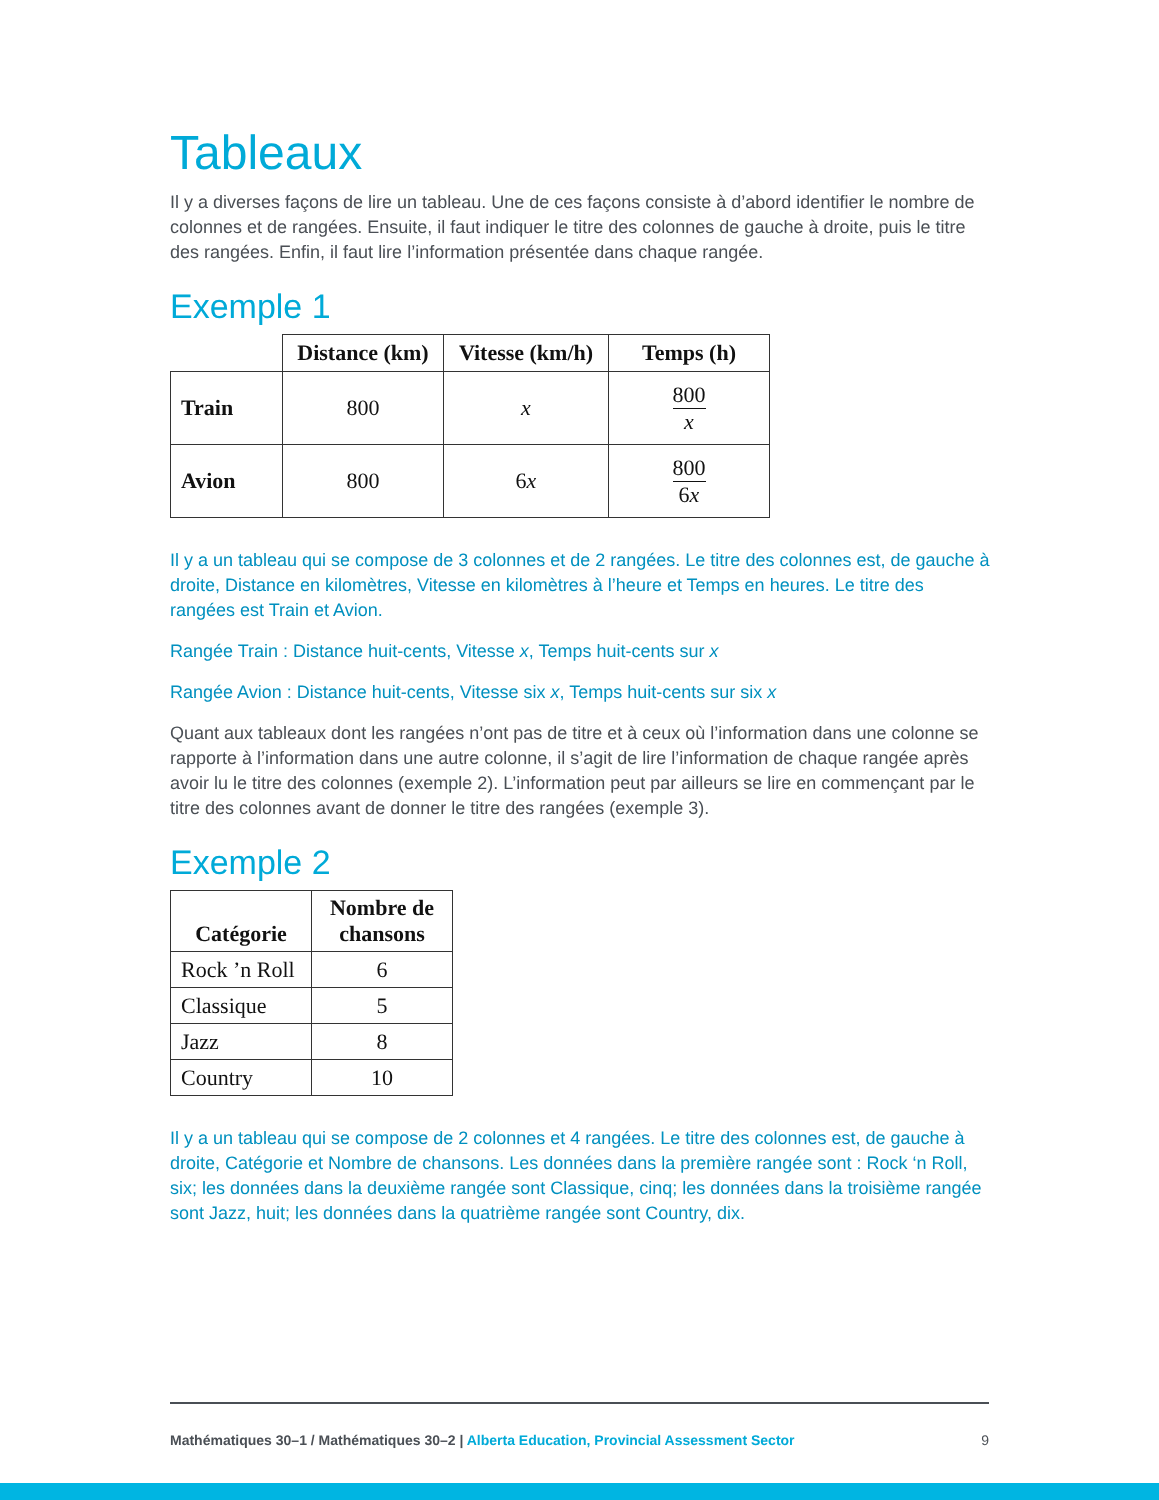Tableaux
Il y a diverses façons de lire un tableau. Une de ces façons consiste à d’abord identifier le nombre de colonnes et de rangées. Ensuite, il faut indiquer le titre des colonnes de gauche à droite, puis le titre des rangées. Enfin, il faut lire l’information présentée dans chaque rangée.
Exemple 1
| | Distance (km) | Vitesse (km/h) | Temps (h) |
| --- | --- | --- | --- |
| Train | 800 | x | 800 x |
| Avion | 800 | 6 x | 800 6 x |
Il y a un tableau qui se compose de 3 colonnes et de 2 rangées. Le titre des colonnes est, de gauche à droite, Distance en kilomètres, Vitesse en kilomètres à l’heure et Temps en heures. Le titre des rangées est Train et Avion.
Rangée Train : Distance huit-cents, Vitesse x, Temps huit-cents sur x
Rangée Avion : Distance huit-cents, Vitesse six x, Temps huit-cents sur six x
Quant aux tableaux dont les rangées n’ont pas de titre et à ceux où l’information dans une colonne se rapporte à l’information dans une autre colonne, il s’agit de lire l’information de chaque rangée après avoir lu le titre des colonnes (exemple 2). L’information peut par ailleurs se lire en commençant par le titre des colonnes avant de donner le titre des rangées (exemple 3).
Exemple 2
| Catégorie | Nombre de chansons |
| --- | --- |
| Rock ’n Roll | 6 |
| Classique | 5 |
| Jazz | 8 |
| Country | 10 |
Il y a un tableau qui se compose de 2 colonnes et 4 rangées. Le titre des colonnes est, de gauche à droite, Catégorie et Nombre de chansons. Les données dans la première rangée sont : Rock ‘n Roll, six; les données dans la deuxième rangée sont Classique, cinq; les données dans la troisième rangée sont Jazz, huit; les données dans la quatrième rangée sont Country, dix.
Mathématiques 30–1 / Mathématiques 30–2 | Alberta Education, Provincial Assessment Sector 9